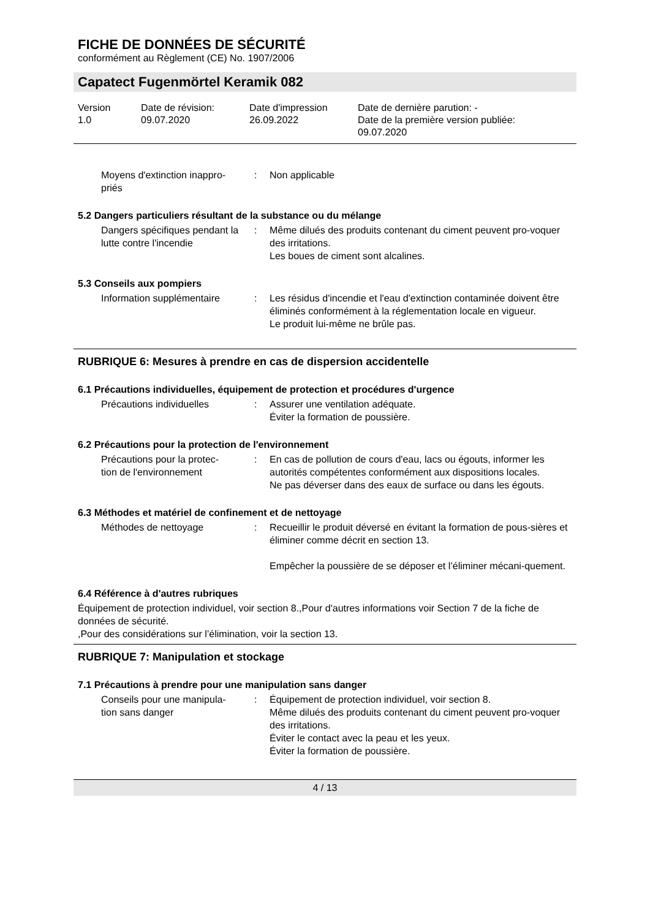FICHE DE DONNÉES DE SÉCURITÉ
conformément au Règlement (CE) No. 1907/2006
Capatect Fugenmörtel Keramik 082
Version
1.0
Date de révision:
09.07.2020
Date d'impression
26.09.2022
Date de dernière parution: -
Date de la première version publiée:
09.07.2020
Moyens d'extinction inappro-
priés
: Non applicable
5.2 Dangers particuliers résultant de la substance ou du mélange
Dangers spécifiques pendant la lutte contre l'incendie
: Même dilués des produits contenant du ciment peuvent pro-voquer des irritations.
Les boues de ciment sont alcalines.
5.3 Conseils aux pompiers
Information supplémentaire : Les résidus d'incendie et l'eau d'extinction contaminée doivent être éliminés conformément à la réglementation locale en vigueur.
Le produit lui-même ne brûle pas.
RUBRIQUE 6: Mesures à prendre en cas de dispersion accidentelle
6.1 Précautions individuelles, équipement de protection et procédures d'urgence
Précautions individuelles : Assurer une ventilation adéquate.
Éviter la formation de poussière.
6.2 Précautions pour la protection de l'environnement
Précautions pour la protec-
tion de l'environnement
: En cas de pollution de cours d'eau, lacs ou égouts, informer les autorités compétentes conformément aux dispositions locales.
Ne pas déverser dans des eaux de surface ou dans les égouts.
6.3 Méthodes et matériel de confinement et de nettoyage
Méthodes de nettoyage : Recueillir le produit déversé en évitant la formation de pous-sières et éliminer comme décrit en section 13.
Empêcher la poussière de se déposer et l’éliminer mécani-quement.
6.4 Référence à d'autres rubriques
Équipement de protection individuel, voir section 8.,Pour d'autres informations voir Section 7 de la fiche de données de sécurité.
,Pour des considérations sur l’élimination, voir la section 13.
RUBRIQUE 7: Manipulation et stockage
7.1 Précautions à prendre pour une manipulation sans danger
Conseils pour une manipula-
tion sans danger
: Équipement de protection individuel, voir section 8.
Même dilués des produits contenant du ciment peuvent pro-voquer des irritations.
Éviter le contact avec la peau et les yeux.
Éviter la formation de poussière.
4 / 13